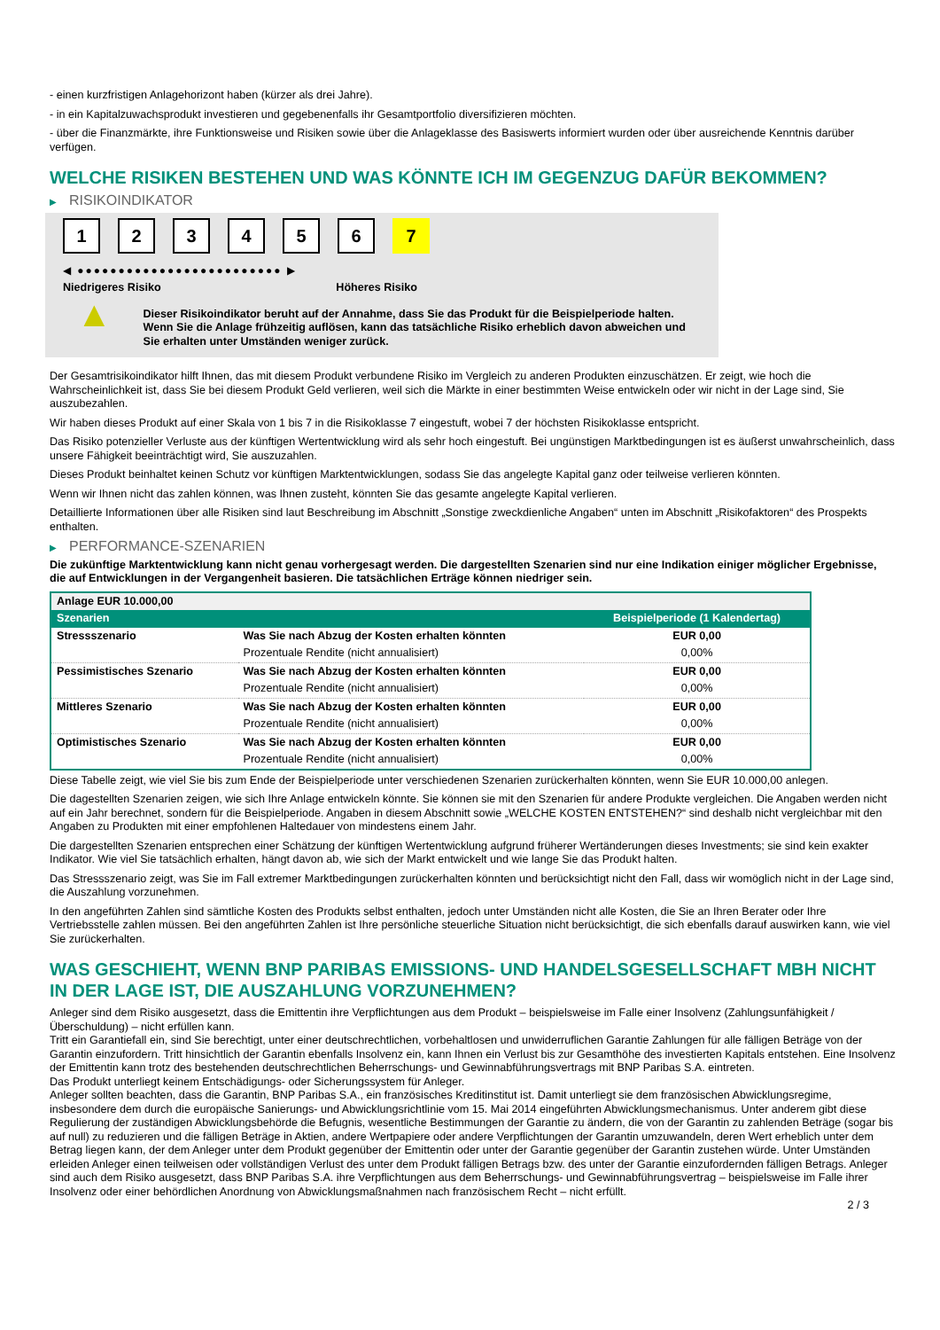- einen kurzfristigen Anlagehorizont haben (kürzer als drei Jahre).
- in ein Kapitalzuwachsprodukt investieren und gegebenenfalls ihr Gesamtportfolio diversifizieren möchten.
- über die Finanzmärkte, ihre Funktionsweise und Risiken sowie über die Anlageklasse des Basiswerts informiert wurden oder über ausreichende Kenntnis darüber verfügen.
WELCHE RISIKEN BESTEHEN UND WAS KÖNNTE ICH IM GEGENZUG DAFÜR BEKOMMEN?
▶ RISIKOINDIKATOR
1 2 3 4 5 6 7
◀ ●●●●●●●●●●●●●●●●●●●●●●●●● ▶
Niedrigeres Risiko Höheres Risiko
▲
Dieser Risikoindikator beruht auf der Annahme, dass Sie das Produkt für die Beispielperiode halten.
Wenn Sie die Anlage frühzeitig auflösen, kann das tatsächliche Risiko erheblich davon abweichen und Sie erhalten unter Umständen weniger zurück.
Der Gesamtrisikoindikator hilft Ihnen, das mit diesem Produkt verbundene Risiko im Vergleich zu anderen Produkten einzuschätzen. Er zeigt, wie hoch die Wahrscheinlichkeit ist, dass Sie bei diesem Produkt Geld verlieren, weil sich die Märkte in einer bestimmten Weise entwickeln oder wir nicht in der Lage sind, Sie auszubezahlen.
Wir haben dieses Produkt auf einer Skala von 1 bis 7 in die Risikoklasse 7 eingestuft, wobei 7 der höchsten Risikoklasse entspricht.
Das Risiko potenzieller Verluste aus der künftigen Wertentwicklung wird als sehr hoch eingestuft. Bei ungünstigen Marktbedingungen ist es äußerst unwahrscheinlich, dass unsere Fähigkeit beeinträchtigt wird, Sie auszuzahlen.
Dieses Produkt beinhaltet keinen Schutz vor künftigen Marktentwicklungen, sodass Sie das angelegte Kapital ganz oder teilweise verlieren könnten.
Wenn wir Ihnen nicht das zahlen können, was Ihnen zusteht, könnten Sie das gesamte angelegte Kapital verlieren.
Detaillierte Informationen über alle Risiken sind laut Beschreibung im Abschnitt „Sonstige zweckdienliche Angaben“ unten im Abschnitt „Risikofaktoren“ des Prospekts enthalten.
▶ PERFORMANCE-SZENARIEN
Die zukünftige Marktentwicklung kann nicht genau vorhergesagt werden. Die dargestellten Szenarien sind nur eine Indikation einiger möglicher Ergebnisse, die auf Entwicklungen in der Vergangenheit basieren. Die tatsächlichen Erträge können niedriger sein.
| Anlage EUR 10.000,00 | | |
| Szenarien | | Beispielperiode (1 Kalendertag) |
| Stressszenario | Was Sie nach Abzug der Kosten erhalten könnten | EUR 0,00 |
| | Prozentuale Rendite (nicht annualisiert) | 0,00% |
| Pessimistisches Szenario | Was Sie nach Abzug der Kosten erhalten könnten | EUR 0,00 |
| | Prozentuale Rendite (nicht annualisiert) | 0,00% |
| Mittleres Szenario | Was Sie nach Abzug der Kosten erhalten könnten | EUR 0,00 |
| | Prozentuale Rendite (nicht annualisiert) | 0,00% |
| Optimistisches Szenario | Was Sie nach Abzug der Kosten erhalten könnten | EUR 0,00 |
| | Prozentuale Rendite (nicht annualisiert) | 0,00% |
Diese Tabelle zeigt, wie viel Sie bis zum Ende der Beispielperiode unter verschiedenen Szenarien zurückerhalten könnten, wenn Sie EUR 10.000,00 anlegen.
Die dagestellten Szenarien zeigen, wie sich Ihre Anlage entwickeln könnte. Sie können sie mit den Szenarien für andere Produkte vergleichen. Die Angaben werden nicht auf ein Jahr berechnet, sondern für die Beispielperiode. Angaben in diesem Abschnitt sowie „WELCHE KOSTEN ENTSTEHEN?“ sind deshalb nicht vergleichbar mit den Angaben zu Produkten mit einer empfohlenen Haltedauer von mindestens einem Jahr.
Die dargestellten Szenarien entsprechen einer Schätzung der künftigen Wertentwicklung aufgrund früherer Wertänderungen dieses Investments; sie sind kein exakter Indikator. Wie viel Sie tatsächlich erhalten, hängt davon ab, wie sich der Markt entwickelt und wie lange Sie das Produkt halten.
Das Stressszenario zeigt, was Sie im Fall extremer Marktbedingungen zurückerhalten könnten und berücksichtigt nicht den Fall, dass wir womöglich nicht in der Lage sind, die Auszahlung vorzunehmen.
In den angeführten Zahlen sind sämtliche Kosten des Produkts selbst enthalten, jedoch unter Umständen nicht alle Kosten, die Sie an Ihren Berater oder Ihre Vertriebsstelle zahlen müssen. Bei den angeführten Zahlen ist Ihre persönliche steuerliche Situation nicht berücksichtigt, die sich ebenfalls darauf auswirken kann, wie viel Sie zurückerhalten.
WAS GESCHIEHT, WENN BNP PARIBAS EMISSIONS- UND HANDELSGESELLSCHAFT MBH NICHT IN DER LAGE IST, DIE AUSZAHLUNG VORZUNEHMEN?
Anleger sind dem Risiko ausgesetzt, dass die Emittentin ihre Verpflichtungen aus dem Produkt – beispielsweise im Falle einer Insolvenz (Zahlungsunfähigkeit / Überschuldung) – nicht erfüllen kann.
Tritt ein Garantiefall ein, sind Sie berechtigt, unter einer deutschrechtlichen, vorbehaltlosen und unwiderruflichen Garantie Zahlungen für alle fälligen Beträge von der Garantin einzufordern. Tritt hinsichtlich der Garantin ebenfalls Insolvenz ein, kann Ihnen ein Verlust bis zur Gesamthöhe des investierten Kapitals entstehen. Eine Insolvenz der Emittentin kann trotz des bestehenden deutschrechtlichen Beherrschungs- und Gewinnabführungsvertrags mit BNP Paribas S.A. eintreten.
Das Produkt unterliegt keinem Entschädigungs- oder Sicherungssystem für Anleger.
Anleger sollten beachten, dass die Garantin, BNP Paribas S.A., ein französisches Kreditinstitut ist. Damit unterliegt sie dem französischen Abwicklungsregime, insbesondere dem durch die europäische Sanierungs- und Abwicklungsrichtlinie vom 15. Mai 2014 eingeführten Abwicklungsmechanismus. Unter anderem gibt diese Regulierung der zuständigen Abwicklungsbehörde die Befugnis, wesentliche Bestimmungen der Garantie zu ändern, die von der Garantin zu zahlenden Beträge (sogar bis auf null) zu reduzieren und die fälligen Beträge in Aktien, andere Wertpapiere oder andere Verpflichtungen der Garantin umzuwandeln, deren Wert erheblich unter dem Betrag liegen kann, der dem Anleger unter dem Produkt gegenüber der Emittentin oder unter der Garantie gegenüber der Garantin zustehen würde. Unter Umständen erleiden Anleger einen teilweisen oder vollständigen Verlust des unter dem Produkt fälligen Betrags bzw. des unter der Garantie einzufordernden fälligen Betrags. Anleger sind auch dem Risiko ausgesetzt, dass BNP Paribas S.A. ihre Verpflichtungen aus dem Beherrschungs- und Gewinnabführungsvertrag – beispielsweise im Falle ihrer Insolvenz oder einer behördlichen Anordnung von Abwicklungsmaßnahmen nach französischem Recht – nicht erfüllt.
2 / 3